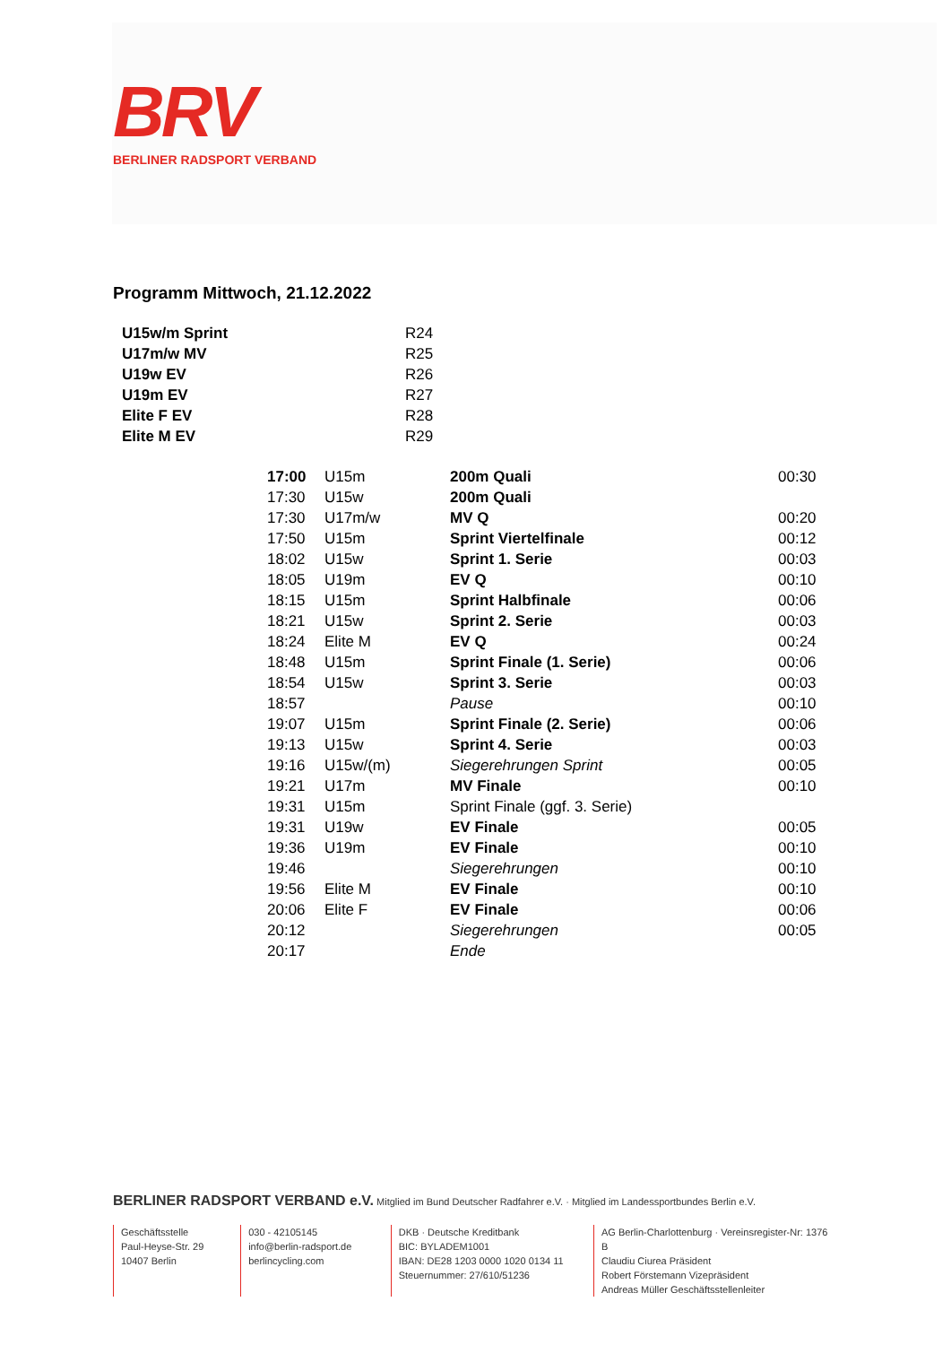BRV
BERLINER RADSPORT VERBAND
Programm Mittwoch, 21.12.2022
| U15w/m Sprint | R24 |
| U17m/w MV | R25 |
| U19w EV | R26 |
| U19m EV | R27 |
| Elite F EV | R28 |
| Elite M EV | R29 |
| 17:00 | U15m | 200m Quali | 00:30 |
| 17:30 | U15w | 200m Quali | |
| 17:30 | U17m/w | MV Q | 00:20 |
| 17:50 | U15m | Sprint Viertelfinale | 00:12 |
| 18:02 | U15w | Sprint 1. Serie | 00:03 |
| 18:05 | U19m | EV Q | 00:10 |
| 18:15 | U15m | Sprint Halbfinale | 00:06 |
| 18:21 | U15w | Sprint 2. Serie | 00:03 |
| 18:24 | Elite M | EV Q | 00:24 |
| 18:48 | U15m | Sprint Finale (1. Serie) | 00:06 |
| 18:54 | U15w | Sprint 3. Serie | 00:03 |
| 18:57 | | Pause | 00:10 |
| 19:07 | U15m | Sprint Finale (2. Serie) | 00:06 |
| 19:13 | U15w | Sprint 4. Serie | 00:03 |
| 19:16 | U15w/(m) | Siegerehrungen Sprint | 00:05 |
| 19:21 | U17m | MV Finale | 00:10 |
| 19:31 | U15m | Sprint Finale (ggf. 3. Serie) | |
| 19:31 | U19w | EV Finale | 00:05 |
| 19:36 | U19m | EV Finale | 00:10 |
| 19:46 | | Siegerehrungen | 00:10 |
| 19:56 | Elite M | EV Finale | 00:10 |
| 20:06 | Elite F | EV Finale | 00:06 |
| 20:12 | | Siegerehrungen | 00:05 |
| 20:17 | | Ende | |
BERLINER RADSPORT VERBAND e.V. Mitglied im Bund Deutscher Radfahrer e.V. · Mitglied im Landessportbundes Berlin e.V.
Geschäftsstelle
Paul-Heyse-Str. 29
10407 Berlin
030 - 42105145
info@berlin-radsport.de
berlincycling.com
DKB · Deutsche Kreditbank
BIC: BYLADEM1001
IBAN: DE28 1203 0000 1020 0134 11
Steuernummer: 27/610/51236
AG Berlin-Charlottenburg · Vereinsregister-Nr: 1376 B
Claudiu Ciurea Präsident
Robert Förstemann Vizepräsident
Andreas Müller Geschäftsstellenleiter